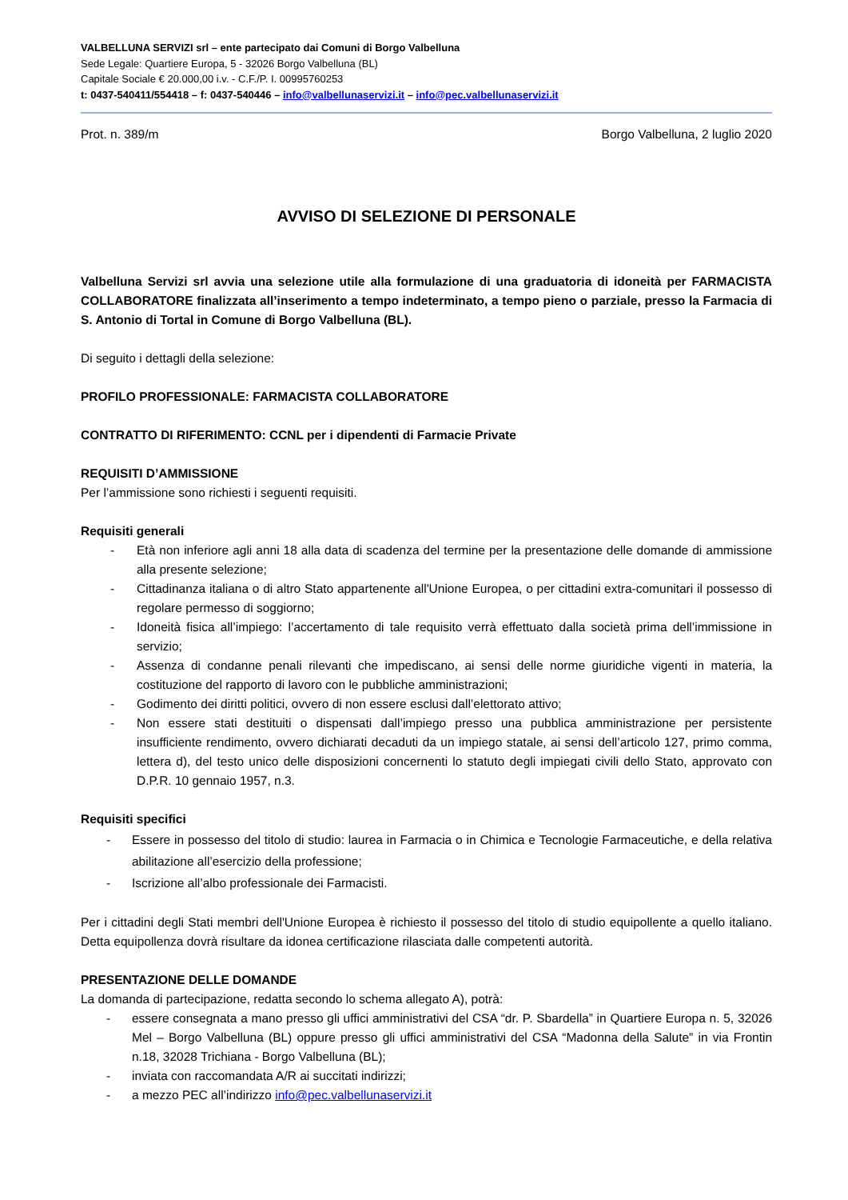VALBELLUNA SERVIZI srl – ente partecipato dai Comuni di Borgo Valbelluna
Sede Legale: Quartiere Europa, 5 - 32026 Borgo Valbelluna (BL)
Capitale Sociale € 20.000,00 i.v. - C.F./P. I. 00995760253
t: 0437-540411/554418 – f: 0437-540446 – info@valbellunaservizi.it – info@pec.valbellunaservizi.it
Prot. n. 389/m Borgo Valbelluna, 2 luglio 2020
AVVISO DI SELEZIONE DI PERSONALE
Valbelluna Servizi srl avvia una selezione utile alla formulazione di una graduatoria di idoneità per FARMACISTA COLLABORATORE finalizzata all’inserimento a tempo indeterminato, a tempo pieno o parziale, presso la Farmacia di S. Antonio di Tortal in Comune di Borgo Valbelluna (BL).
Di seguito i dettagli della selezione:
PROFILO PROFESSIONALE: FARMACISTA COLLABORATORE
CONTRATTO DI RIFERIMENTO: CCNL per i dipendenti di Farmacie Private
REQUISITI D’AMMISSIONE
Per l’ammissione sono richiesti i seguenti requisiti.
Requisiti generali
- Età non inferiore agli anni 18 alla data di scadenza del termine per la presentazione delle domande di ammissione alla presente selezione;
- Cittadinanza italiana o di altro Stato appartenente all'Unione Europea, o per cittadini extra-comunitari il possesso di regolare permesso di soggiorno;
- Idoneità fisica all’impiego: l’accertamento di tale requisito verrà effettuato dalla società prima dell’immissione in servizio;
- Assenza di condanne penali rilevanti che impediscano, ai sensi delle norme giuridiche vigenti in materia, la costituzione del rapporto di lavoro con le pubbliche amministrazioni;
- Godimento dei diritti politici, ovvero di non essere esclusi dall’elettorato attivo;
- Non essere stati destituiti o dispensati dall’impiego presso una pubblica amministrazione per persistente insufficiente rendimento, ovvero dichiarati decaduti da un impiego statale, ai sensi dell’articolo 127, primo comma, lettera d), del testo unico delle disposizioni concernenti lo statuto degli impiegati civili dello Stato, approvato con D.P.R. 10 gennaio 1957, n.3.
Requisiti specifici
- Essere in possesso del titolo di studio: laurea in Farmacia o in Chimica e Tecnologie Farmaceutiche, e della relativa abilitazione all’esercizio della professione;
- Iscrizione all’albo professionale dei Farmacisti.
Per i cittadini degli Stati membri dell'Unione Europea è richiesto il possesso del titolo di studio equipollente a quello italiano. Detta equipollenza dovrà risultare da idonea certificazione rilasciata dalle competenti autorità.
PRESENTAZIONE DELLE DOMANDE
La domanda di partecipazione, redatta secondo lo schema allegato A), potrà:
- essere consegnata a mano presso gli uffici amministrativi del CSA “dr. P. Sbardella” in Quartiere Europa n. 5, 32026 Mel – Borgo Valbelluna (BL) oppure presso gli uffici amministrativi del CSA “Madonna della Salute” in via Frontin n.18, 32028 Trichiana - Borgo Valbelluna (BL);
- inviata con raccomandata A/R ai succitati indirizzi;
- a mezzo PEC all’indirizzo info@pec.valbellunaservizi.it